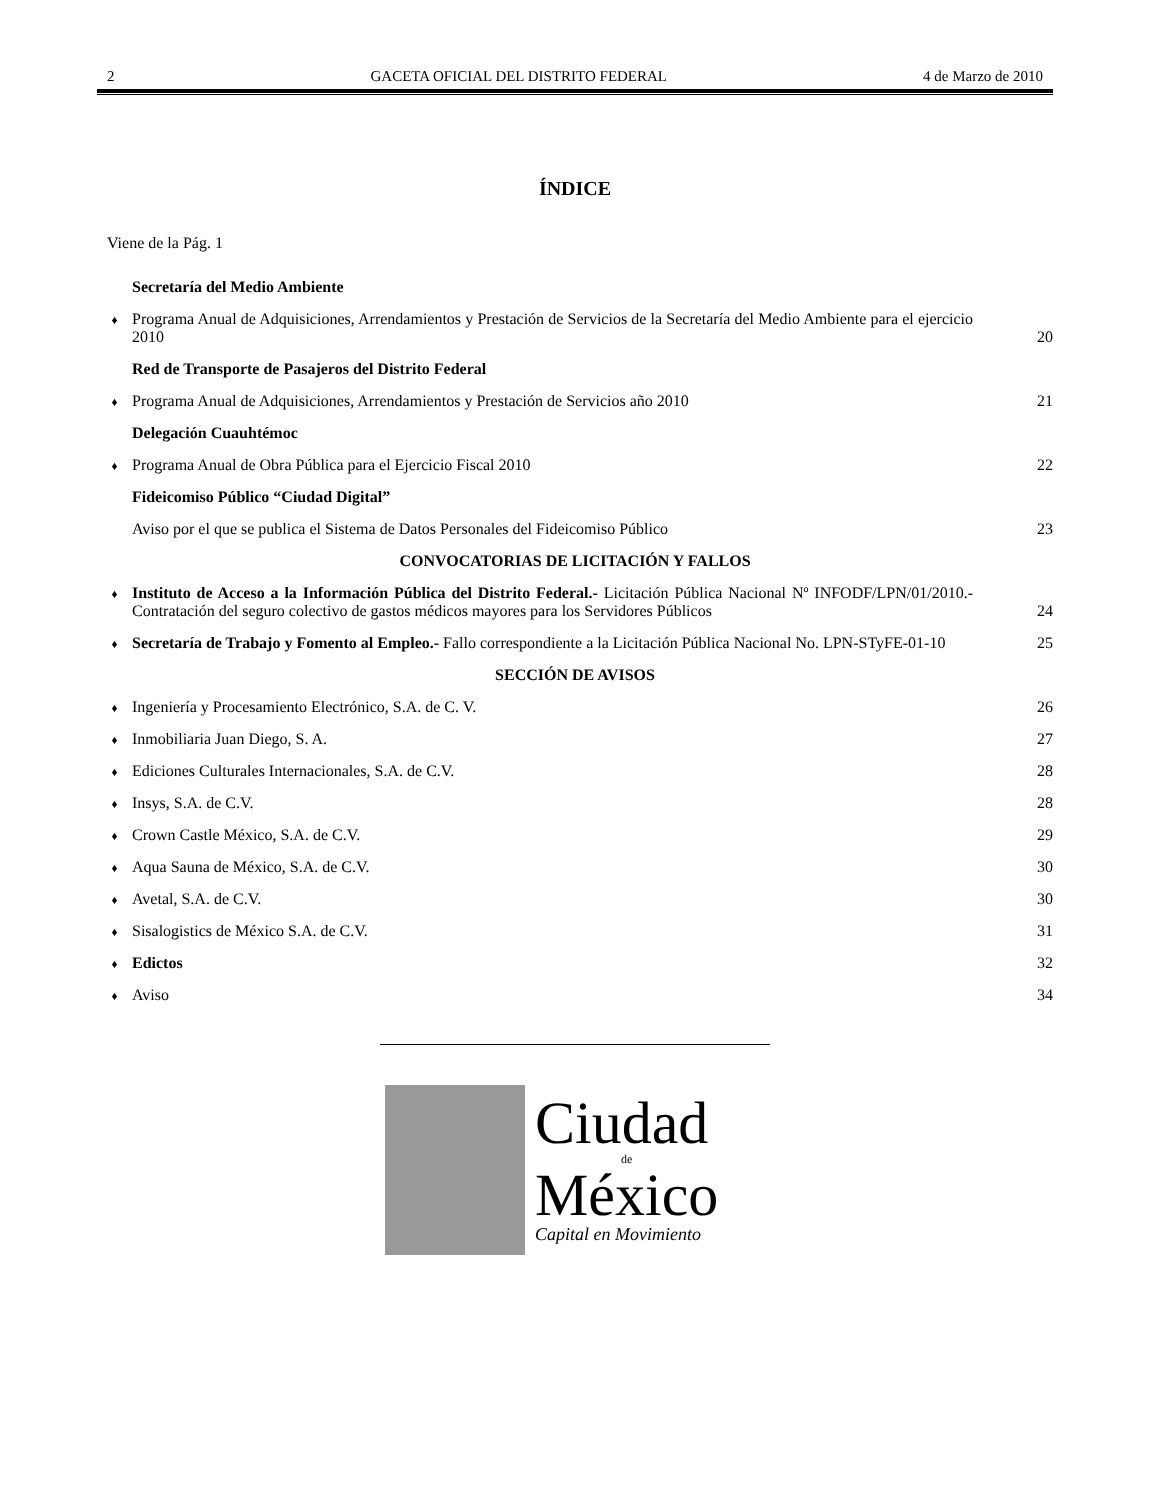2 GACETA OFICIAL DEL DISTRITO FEDERAL 4 de Marzo de 2010
ÍNDICE
Viene de la Pág. 1
Secretaría del Medio Ambiente
♦ Programa Anual de Adquisiciones, Arrendamientos y Prestación de Servicios de la Secretaría del Medio Ambiente para el ejercicio 2010 20
Red de Transporte de Pasajeros del Distrito Federal
♦ Programa Anual de Adquisiciones, Arrendamientos y Prestación de Servicios año 2010 21
Delegación Cuauhtémoc
♦ Programa Anual de Obra Pública para el Ejercicio Fiscal 2010 22
Fideicomiso Público “Ciudad Digital”
Aviso por el que se publica el Sistema de Datos Personales del Fideicomiso Público 23
CONVOCATORIAS DE LICITACIÓN Y FALLOS
♦ Instituto de Acceso a la Información Pública del Distrito Federal.- Licitación Pública Nacional Nº INFODF/LPN/01/2010.- Contratación del seguro colectivo de gastos médicos mayores para los Servidores Públicos 24
♦ Secretaría de Trabajo y Fomento al Empleo.- Fallo correspondiente a la Licitación Pública Nacional No. LPN-STyFE-01-10 25
SECCIÓN DE AVISOS
♦ Ingeniería y Procesamiento Electrónico, S.A. de C. V. 26
♦ Inmobiliaria Juan Diego, S. A. 27
♦ Ediciones Culturales Internacionales, S.A. de C.V. 28
♦ Insys, S.A. de C.V. 28
♦ Crown Castle México, S.A. de C.V. 29
♦ Aqua Sauna de México, S.A. de C.V. 30
♦ Avetal, S.A. de C.V. 30
♦ Sisalogistics de México S.A. de C.V. 31
♦ Edictos 32
♦ Aviso 34
Ciudad
de
México
Capital en Movimiento